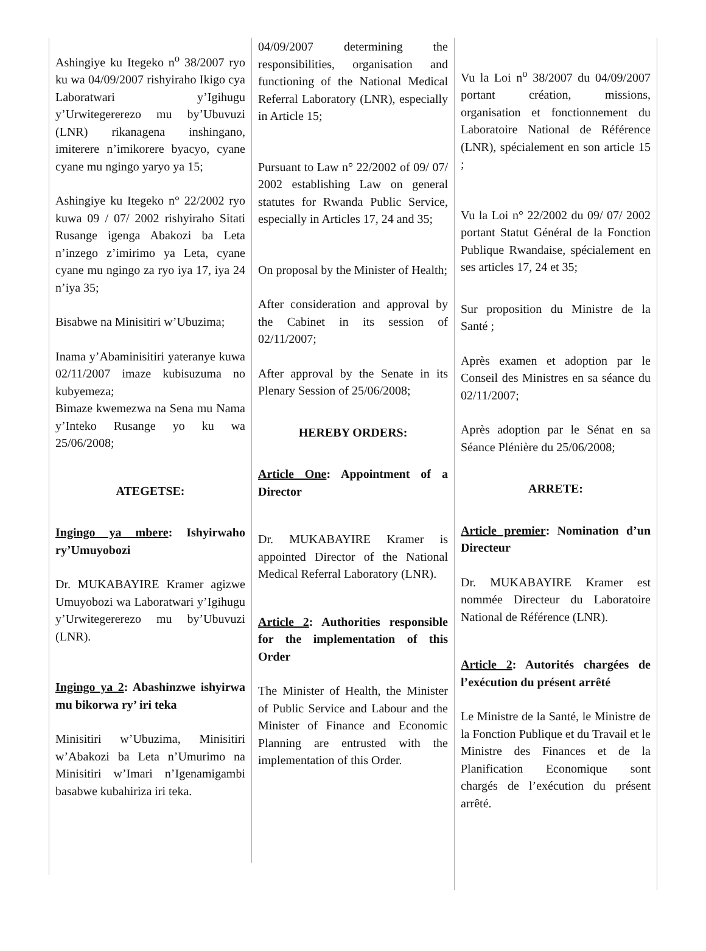Ashingiye ku Itegeko n<sup>o</sup> 38/2007 ryo ku wa 04/09/2007 rishyiraho Ikigo cya Laboratwari y’Igihugu y’Urwitegererezo mu by’Ubuvuzi (LNR) rikanagena inshingano, imiterere n’imikorere byacyo, cyane cyane mu ngingo yaryo ya 15;
Ashingiye ku Itegeko n° 22/2002 ryo kuwa 09 / 07/ 2002 rishyiraho Sitati Rusange igenga Abakozi ba Leta n’inzego z’imirimo ya Leta, cyane cyane mu ngingo za ryo iya 17, iya 24 n’iya 35;
Bisabwe na Minisitiri w’Ubuzima;
Inama y’Abaminisitiri yateranye kuwa 02/11/2007 imaze kubisuzuma no kubyemeza;
Bimaze kwemezwa na Sena mu Nama y’Inteko Rusange yo ku wa 25/06/2008;
ATEGETSE:
Ingingo ya mbere: Ishyirwaho ry’Umuyobozi
Dr. MUKABAYIRE Kramer agizwe Umuyobozi wa Laboratwari y’Igihugu y’Urwitegererezo mu by’Ubuvuzi (LNR).
Ingingo ya 2: Abashinzwe ishyirwa mu bikorwa ry’ iri teka
Minisitiri w’Ubuzima, Minisitiri w’Abakozi ba Leta n’Umurimo na Minisitiri w’Imari n’Igenamigambi basabwe kubahiriza iri teka.
04/09/2007 determining the responsibilities, organisation and functioning of the National Medical Referral Laboratory (LNR), especially in Article 15;
Pursuant to Law n° 22/2002 of 09/ 07/ 2002 establishing Law on general statutes for Rwanda Public Service, especially in Articles 17, 24 and 35;
On proposal by the Minister of Health;
After consideration and approval by the Cabinet in its session of 02/11/2007;
After approval by the Senate in its Plenary Session of 25/06/2008;
HEREBY ORDERS:
Article One: Appointment of a Director
Dr. MUKABAYIRE Kramer is appointed Director of the National Medical Referral Laboratory (LNR).
Article 2: Authorities responsible for the implementation of this Order
The Minister of Health, the Minister of Public Service and Labour and the Minister of Finance and Economic Planning are entrusted with the implementation of this Order.
Vu la Loi n<sup>o</sup> 38/2007 du 04/09/2007 portant création, missions, organisation et fonctionnement du Laboratoire National de Référence (LNR), spécialement en son article 15 ;
Vu la Loi n° 22/2002 du 09/ 07/ 2002 portant Statut Général de la Fonction Publique Rwandaise, spécialement en ses articles 17, 24 et 35;
Sur proposition du Ministre de la Santé ;
Après examen et adoption par le Conseil des Ministres en sa séance du 02/11/2007;
Après adoption par le Sénat en sa Séance Plénière du 25/06/2008;
ARRETE:
Article premier: Nomination d’un Directeur
Dr. MUKABAYIRE Kramer est nommée Directeur du Laboratoire National de Référence (LNR).
Article 2: Autorités chargées de l’exécution du présent arrêté
Le Ministre de la Santé, le Ministre de la Fonction Publique et du Travail et le Ministre des Finances et de la Planification Economique sont chargés de l’exécution du présent arrêté.